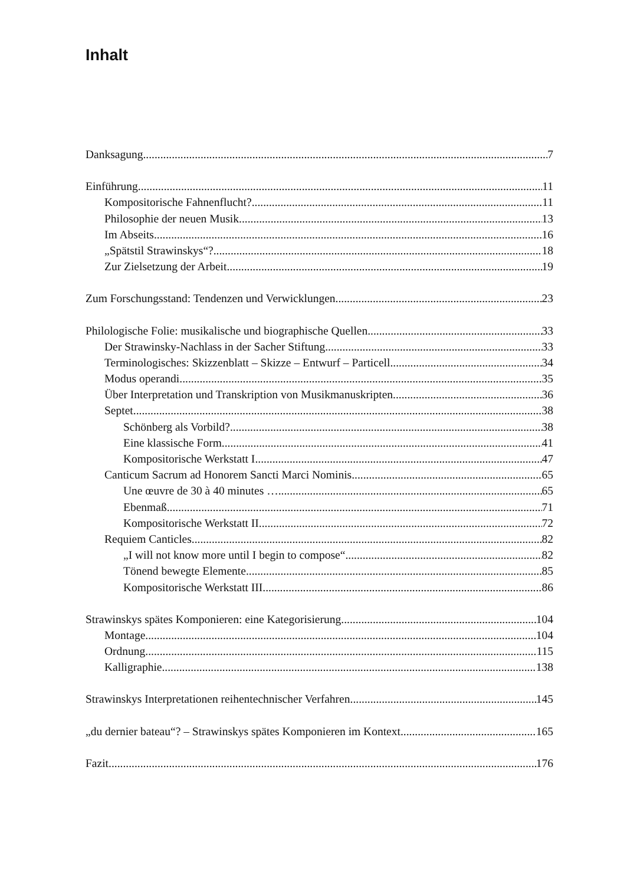Inhalt
Danksagung 7
Einführung 11
Kompositorische Fahnenflucht? 11
Philosophie der neuen Musik 13
Im Abseits 16
„Spätstil Strawinskys“? 18
Zur Zielsetzung der Arbeit 19
Zum Forschungsstand: Tendenzen und Verwicklungen 23
Philologische Folie: musikalische und biographische Quellen 33
Der Strawinsky-Nachlass in der Sacher Stiftung 33
Terminologisches: Skizzenblatt – Skizze – Entwurf – Particell 34
Modus operandi 35
Über Interpretation und Transkription von Musikmanuskripten 36
Septet 38
Schönberg als Vorbild? 38
Eine klassische Form 41
Kompositorische Werkstatt I 47
Canticum Sacrum ad Honorem Sancti Marci Nominis 65
Une œuvre de 30 à 40 minutes … 65
Ebenmaß 71
Kompositorische Werkstatt II 72
Requiem Canticles 82
„I will not know more until I begin to compose“ 82
Tönend bewegte Elemente 85
Kompositorische Werkstatt III 86
Strawinskys spätes Komponieren: eine Kategorisierung 104
Montage 104
Ordnung 115
Kalligraphie 138
Strawinskys Interpretationen reihentechnischer Verfahren 145
„du dernier bateau“? – Strawinskys spätes Komponieren im Kontext 165
Fazit 176